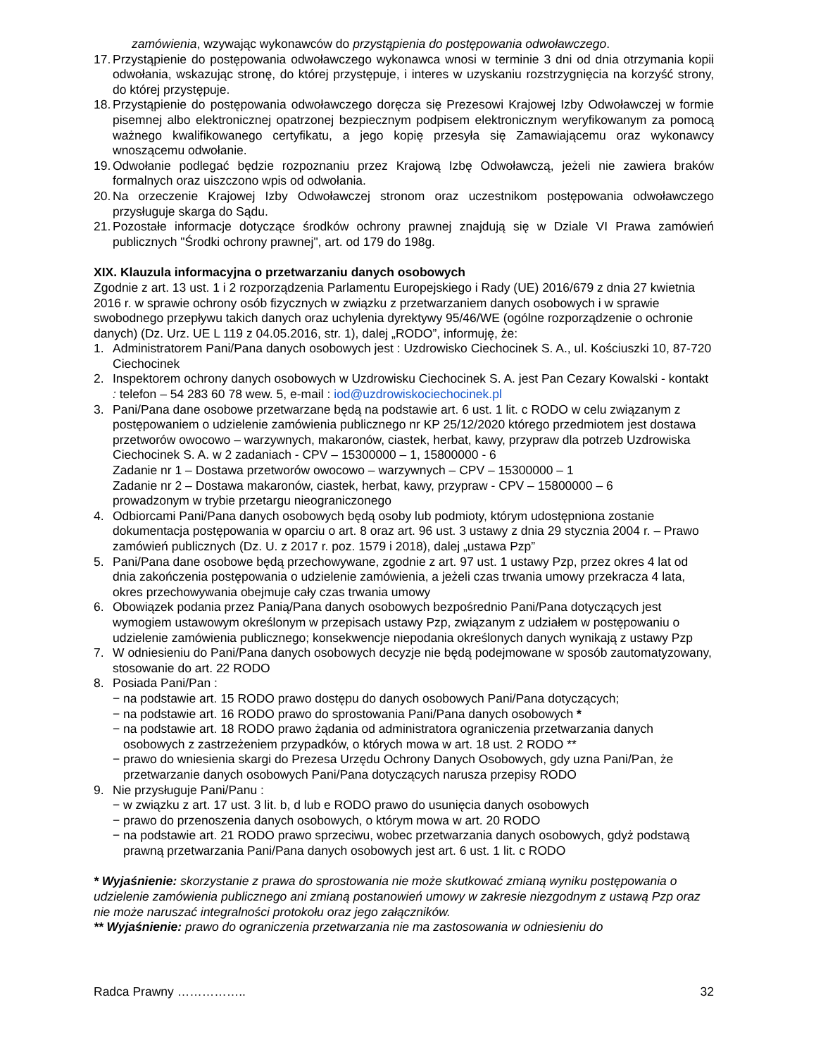zamówienia, wzywając wykonawców do przystąpienia do postępowania odwoławczego.
17. Przystąpienie do postępowania odwoławczego wykonawca wnosi w terminie 3 dni od dnia otrzymania kopii odwołania, wskazując stronę, do której przystępuje, i interes w uzyskaniu rozstrzygnięcia na korzyść strony, do której przystępuje.
18. Przystąpienie do postępowania odwoławczego doręcza się Prezesowi Krajowej Izby Odwoławczej w formie pisemnej albo elektronicznej opatrzonej bezpiecznym podpisem elektronicznym weryfikowanym za pomocą ważnego kwalifikowanego certyfikatu, a jego kopię przesyła się Zamawiającemu oraz wykonawcy wnoszącemu odwołanie.
19. Odwołanie podlegać będzie rozpoznaniu przez Krajową Izbę Odwoławczą, jeżeli nie zawiera braków formalnych oraz uiszczono wpis od odwołania.
20. Na orzeczenie Krajowej Izby Odwoławczej stronom oraz uczestnikom postępowania odwoławczego przysługuje skarga do Sądu.
21. Pozostałe informacje dotyczące środków ochrony prawnej znajdują się w Dziale VI Prawa zamówień publicznych "Środki ochrony prawnej", art. od 179 do 198g.
XIX. Klauzula informacyjna o przetwarzaniu danych osobowych
Zgodnie z art. 13 ust. 1 i 2 rozporządzenia Parlamentu Europejskiego i Rady (UE) 2016/679 z dnia 27 kwietnia 2016 r. w sprawie ochrony osób fizycznych w związku z przetwarzaniem danych osobowych i w sprawie swobodnego przepływu takich danych oraz uchylenia dyrektywy 95/46/WE (ogólne rozporządzenie o ochronie danych) (Dz. Urz. UE L 119 z 04.05.2016, str. 1), dalej „RODO”, informuję, że:
1. Administratorem Pani/Pana danych osobowych jest : Uzdrowisko Ciechocinek S. A., ul. Kościuszki 10, 87-720 Ciechocinek
2. Inspektorem ochrony danych osobowych w Uzdrowisku Ciechocinek S. A. jest Pan Cezary Kowalski - kontakt : telefon – 54 283 60 78 wew. 5, e-mail : iod@uzdrowiskociechocinek.pl
3. Pani/Pana dane osobowe przetwarzane będą na podstawie art. 6 ust. 1 lit. c RODO w celu związanym z postępowaniem o udzielenie zamówienia publicznego nr KP 25/12/2020 którego przedmiotem jest dostawa przetworów owocowo – warzywnych, makaronów, ciastek, herbat, kawy, przypraw dla potrzeb Uzdrowiska Ciechocinek S. A. w 2 zadaniach - CPV – 15300000 – 1, 15800000 - 6
Zadanie nr 1 – Dostawa przetworów owocowo – warzywnych – CPV – 15300000 – 1
Zadanie nr 2 – Dostawa makaronów, ciastek, herbat, kawy, przypraw - CPV – 15800000 – 6
prowadzonym w trybie przetargu nieograniczonego
4. Odbiorcami Pani/Pana danych osobowych będą osoby lub podmioty, którym udostępniona zostanie dokumentacja postępowania w oparciu o art. 8 oraz art. 96 ust. 3 ustawy z dnia 29 stycznia 2004 r. – Prawo zamówień publicznych (Dz. U. z 2017 r. poz. 1579 i 2018), dalej „ustawa Pzp”
5. Pani/Pana dane osobowe będą przechowywane, zgodnie z art. 97 ust. 1 ustawy Pzp, przez okres 4 lat od dnia zakończenia postępowania o udzielenie zamówienia, a jeżeli czas trwania umowy przekracza 4 lata, okres przechowywania obejmuje cały czas trwania umowy
6. Obowiązek podania przez Panią/Pana danych osobowych bezpośrednio Pani/Pana dotyczących jest wymogiem ustawowym określonym w przepisach ustawy Pzp, związanym z udziałem w postępowaniu o udzielenie zamówienia publicznego; konsekwencje niepodania określonych danych wynikają z ustawy Pzp
7. W odniesieniu do Pani/Pana danych osobowych decyzje nie będą podejmowane w sposób zautomatyzowany, stosowanie do art. 22 RODO
8. Posiada Pani/Pan :
− na podstawie art. 15 RODO prawo dostępu do danych osobowych Pani/Pana dotyczących;
− na podstawie art. 16 RODO prawo do sprostowania Pani/Pana danych osobowych *
− na podstawie art. 18 RODO prawo żądania od administratora ograniczenia przetwarzania danych osobowych z zastrzeżeniem przypadków, o których mowa w art. 18 ust. 2 RODO **
− prawo do wniesienia skargi do Prezesa Urzędu Ochrony Danych Osobowych, gdy uzna Pani/Pan, że przetwarzanie danych osobowych Pani/Pana dotyczących narusza przepisy RODO
9. Nie przysługuje Pani/Panu :
− w związku z art. 17 ust. 3 lit. b, d lub e RODO prawo do usunięcia danych osobowych
− prawo do przenoszenia danych osobowych, o którym mowa w art. 20 RODO
− na podstawie art. 21 RODO prawo sprzeciwu, wobec przetwarzania danych osobowych, gdyż podstawą prawną przetwarzania Pani/Pana danych osobowych jest art. 6 ust. 1 lit. c RODO
* Wyjaśnienie: skorzystanie z prawa do sprostowania nie może skutkować zmianą wyniku postępowania o udzielenie zamówienia publicznego ani zmianą postanowień umowy w zakresie niezgodnym z ustawą Pzp oraz nie może naruszać integralności protokołu oraz jego załączników.
** Wyjaśnienie: prawo do ograniczenia przetwarzania nie ma zastosowania w odniesieniu do
Radca Prawny …………….. 32